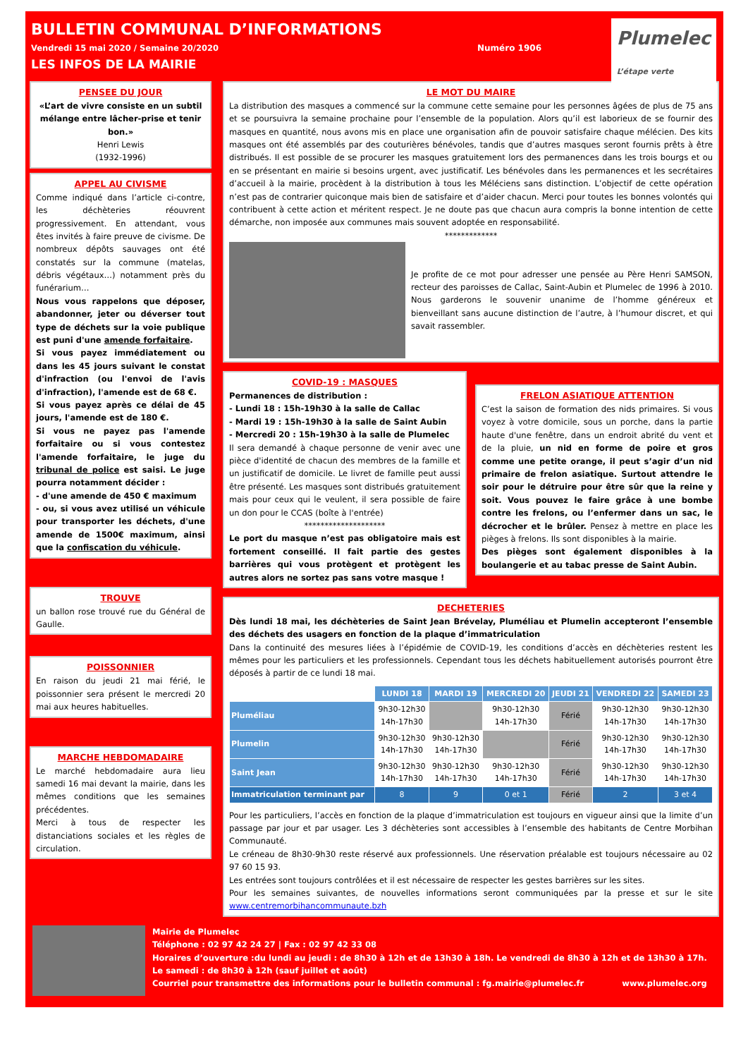BULLETIN COMMUNAL D’INFORMATIONS
Vendredi 15 mai 2020 / Semaine 20/2020 Numéro 1906
LES INFOS DE LA MAIRIE
Plumelec
L’étape verte
PENSEE DU JOUR
«L’art de vivre consiste en un subtil mélange entre lâcher-prise et tenir bon.»
Henri Lewis
(1932-1996)
APPEL AU CIVISME
Comme indiqué dans l’article ci-contre, les déchèteries réouvrent progressivement. En attendant, vous êtes invités à faire preuve de civisme. De nombreux dépôts sauvages ont été constatés sur la commune (matelas, débris végétaux…) notamment près du funérarium…
Nous vous rappelons que déposer, abandonner, jeter ou déverser tout type de déchets sur la voie publique est puni d'une amende forfaitaire.
Si vous payez immédiatement ou dans les 45 jours suivant le constat d'infraction (ou l'envoi de l'avis d'infraction), l'amende est de 68 €.
Si vous payez après ce délai de 45 jours, l'amende est de 180 €.
Si vous ne payez pas l'amende forfaitaire ou si vous contestez l'amende forfaitaire, le juge du tribunal de police est saisi. Le juge pourra notamment décider :
- d'une amende de 450 € maximum
- ou, si vous avez utilisé un véhicule pour transporter les déchets, d'une amende de 1500€ maximum, ainsi que la confiscation du véhicule.
TROUVE
un ballon rose trouvé rue du Général de Gaulle.
POISSONNIER
En raison du jeudi 21 mai férié, le poissonnier sera présent le mercredi 20 mai aux heures habituelles.
MARCHE HEBDOMADAIRE
Le marché hebdomadaire aura lieu samedi 16 mai devant la mairie, dans les mêmes conditions que les semaines précédentes.
Merci à tous de respecter les distanciations sociales et les règles de circulation.
LE MOT DU MAIRE
La distribution des masques a commencé sur la commune cette semaine pour les personnes âgées de plus de 75 ans et se poursuivra la semaine prochaine pour l’ensemble de la population. Alors qu’il est laborieux de se fournir des masques en quantité, nous avons mis en place une organisation afin de pouvoir satisfaire chaque mélécien. Des kits masques ont été assemblés par des couturières bénévoles, tandis que d’autres masques seront fournis prêts à être distribués. Il est possible de se procurer les masques gratuitement lors des permanences dans les trois bourgs et ou en se présentant en mairie si besoins urgent, avec justificatif. Les bénévoles dans les permanences et les secrétaires d’accueil à la mairie, procèdent à la distribution à tous les Méléciens sans distinction. L’objectif de cette opération n’est pas de contrarier quiconque mais bien de satisfaire et d’aider chacun. Merci pour toutes les bonnes volontés qui contribuent à cette action et méritent respect. Je ne doute pas que chacun aura compris la bonne intention de cette démarche, non imposée aux communes mais souvent adoptée en responsabilité.
*************
Je profite de ce mot pour adresser une pensée au Père Henri SAMSON, recteur des paroisses de Callac, Saint-Aubin et Plumelec de 1996 à 2010. Nous garderons le souvenir unanime de l’homme généreux et bienveillant sans aucune distinction de l’autre, à l’humour discret, et qui savait rassembler.
COVID-19 : MASQUES
Permanences de distribution :
- Lundi 18 : 15h-19h30 à la salle de Callac
- Mardi 19 : 15h-19h30 à la salle de Saint Aubin
- Mercredi 20 : 15h-19h30 à la salle de Plumelec
Il sera demandé à chaque personne de venir avec une pièce d'identité de chacun des membres de la famille et un justificatif de domicile. Le livret de famille peut aussi être présenté. Les masques sont distribués gratuitement mais pour ceux qui le veulent, il sera possible de faire un don pour le CCAS (boîte à l'entrée)
********************
Le port du masque n’est pas obligatoire mais est fortement conseillé. Il fait partie des gestes barrières qui vous protègent et protègent les autres alors ne sortez pas sans votre masque !
FRELON ASIATIQUE ATTENTION
C’est la saison de formation des nids primaires. Si vous voyez à votre domicile, sous un porche, dans la partie haute d'une fenêtre, dans un endroit abrité du vent et de la pluie, un nid en forme de poire et gros comme une petite orange, il peut s’agir d’un nid primaire de frelon asiatique. Surtout attendre le soir pour le détruire pour être sûr que la reine y soit. Vous pouvez le faire grâce à une bombe contre les frelons, ou l’enfermer dans un sac, le décrocher et le brûler. Pensez à mettre en place les pièges à frelons. Ils sont disponibles à la mairie.
Des pièges sont également disponibles à la boulangerie et au tabac presse de Saint Aubin.
DECHETERIES
Dès lundi 18 mai, les déchèteries de Saint Jean Brévelay, Pluméliau et Plumelin accepteront l’ensemble des déchets des usagers en fonction de la plaque d’immatriculation
Dans la continuité des mesures liées à l’épidémie de COVID-19, les conditions d’accès en déchèteries restent les mêmes pour les particuliers et les professionnels. Cependant tous les déchets habituellement autorisés pourront être déposés à partir de ce lundi 18 mai.
| | LUNDI 18 | MARDI 19 | MERCREDI 20 | JEUDI 21 | VENDREDI 22 | SAMEDI 23 |
| --- | --- | --- | --- | --- | --- | --- |
| Pluméliau | 9h30-12h30 14h-17h30 | | 9h30-12h30 14h-17h30 | Férié | 9h30-12h30 14h-17h30 | 9h30-12h30 14h-17h30 |
| Plumelin | 9h30-12h30 14h-17h30 | 9h30-12h30 14h-17h30 | | Férié | 9h30-12h30 14h-17h30 | 9h30-12h30 14h-17h30 |
| Saint Jean | 9h30-12h30 14h-17h30 | 9h30-12h30 14h-17h30 | 9h30-12h30 14h-17h30 | Férié | 9h30-12h30 14h-17h30 | 9h30-12h30 14h-17h30 |
| Immatriculation terminant par | 8 | 9 | 0 et 1 | Férié | 2 | 3 et 4 |
Pour les particuliers, l’accès en fonction de la plaque d’immatriculation est toujours en vigueur ainsi que la limite d’un passage par jour et par usager. Les 3 déchèteries sont accessibles à l’ensemble des habitants de Centre Morbihan Communauté.
Le créneau de 8h30-9h30 reste réservé aux professionnels. Une réservation préalable est toujours nécessaire au 02 97 60 15 93.
Les entrées sont toujours contrôlées et il est nécessaire de respecter les gestes barrières sur les sites.
Pour les semaines suivantes, de nouvelles informations seront communiquées par la presse et sur le site www.centremorbihancommunaute.bzh
Mairie de Plumelec
Téléphone : 02 97 42 24 27 | Fax : 02 97 42 33 08
Horaires d’ouverture :du lundi au jeudi : de 8h30 à 12h et de 13h30 à 18h. Le vendredi de 8h30 à 12h et de 13h30 à 17h.
Le samedi : de 8h30 à 12h (sauf juillet et août)
Courriel pour transmettre des informations pour le bulletin communal : fg.mairie@plumelec.fr www.plumelec.org